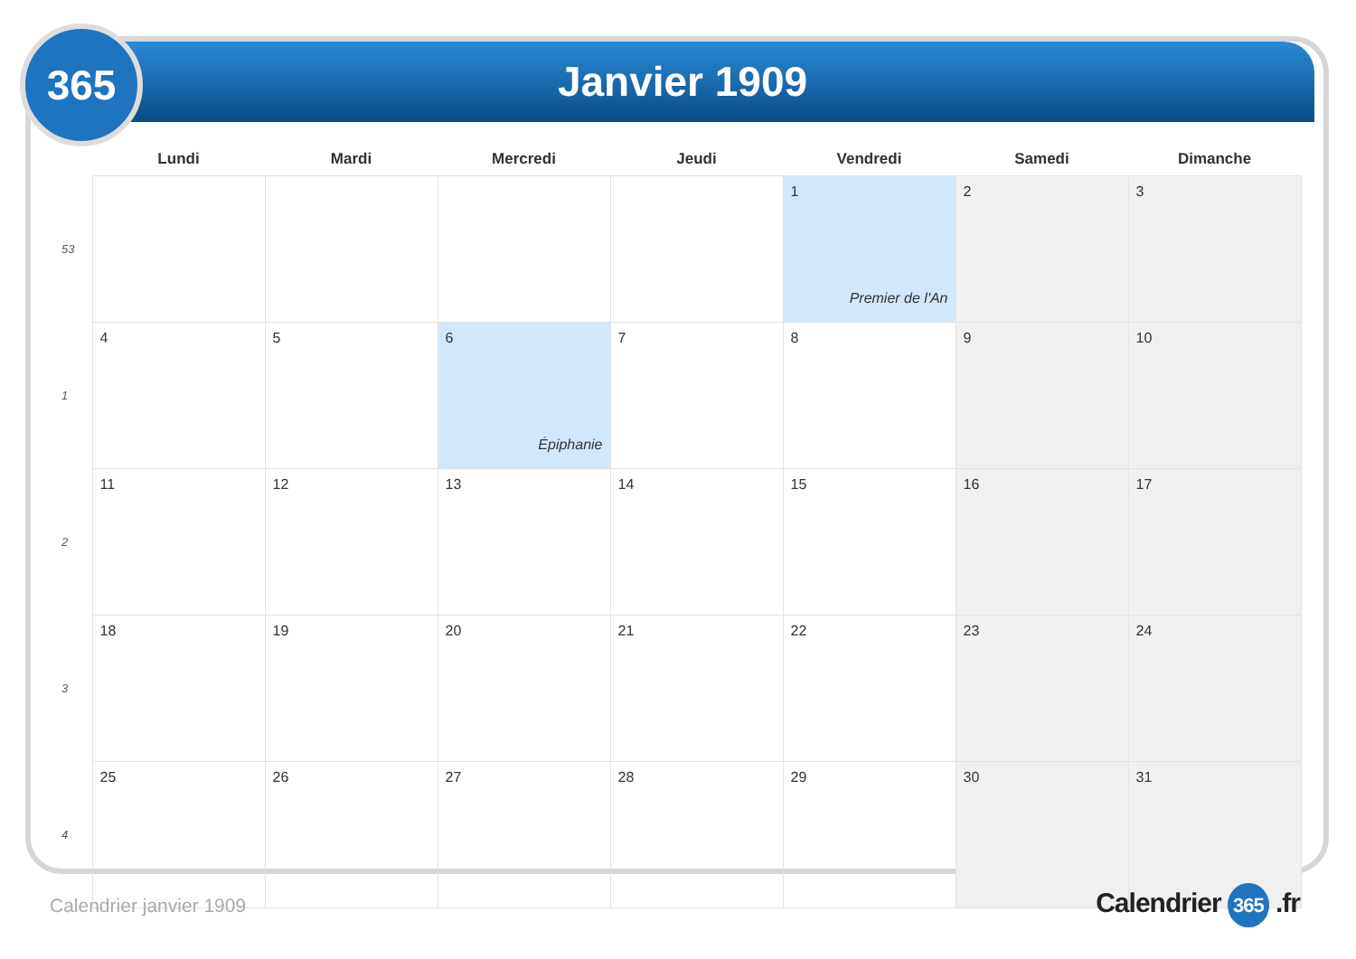365 Janvier 1909
| | Lundi | Mardi | Mercredi | Jeudi | Vendredi | Samedi | Dimanche |
| --- | --- | --- | --- | --- | --- | --- | --- |
| 53 | | | | | 1 Premier de l'An | 2 | 3 |
| 1 | 4 | 5 | 6 Épiphanie | 7 | 8 | 9 | 10 |
| 2 | 11 | 12 | 13 | 14 | 15 | 16 | 17 |
| 3 | 18 | 19 | 20 | 21 | 22 | 23 | 24 |
| 4 | 25 | 26 | 27 | 28 | 29 | 30 | 31 |
Calendrier janvier 1909 Calendrier 365 .fr